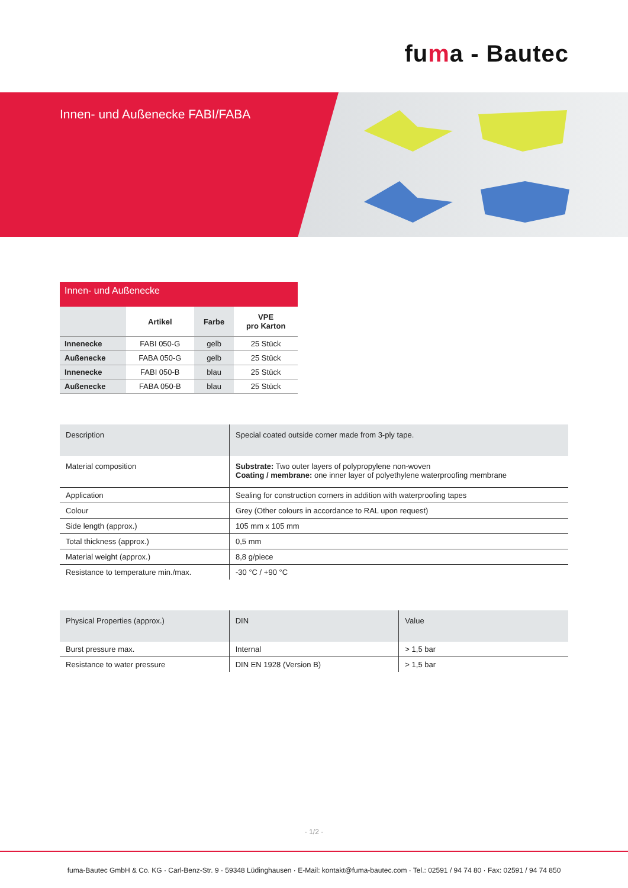fuma - Bautec
Innen- und Außenecke FABI/FABA
Innen- und Außenecke
| | Artikel | Farbe | VPE pro Karton |
| --- | --- | --- | --- |
| Innenecke | FABI 050-G | gelb | 25 Stück |
| Außenecke | FABA 050-G | gelb | 25 Stück |
| Innenecke | FABI 050-B | blau | 25 Stück |
| Außenecke | FABA 050-B | blau | 25 Stück |
| Description | Special coated outside corner made from 3-ply tape. |
| Material composition | Substrate: Two outer layers of polypropylene non-woven Coating / membrane: one inner layer of polyethylene waterproofing membrane |
| Application | Sealing for construction corners in addition with waterproofing tapes |
| Colour | Grey (Other colours in accordance to RAL upon request) |
| Side length (approx.) | 105 mm x 105 mm |
| Total thickness (approx.) | 0,5 mm |
| Material weight (approx.) | 8,8 g/piece |
| Resistance to temperature min./max. | -30 °C / +90 °C |
| Physical Properties (approx.) | DIN | Value |
| Burst pressure max. | Internal | > 1,5 bar |
| Resistance to water pressure | DIN EN 1928 (Version B) | > 1,5 bar |
- 1/2 -
fuma-Bautec GmbH & Co. KG · Carl-Benz-Str. 9 · 59348 Lüdinghausen · E-Mail: kontakt@fuma-bautec.com · Tel.: 02591 / 94 74 80 · Fax: 02591 / 94 74 850